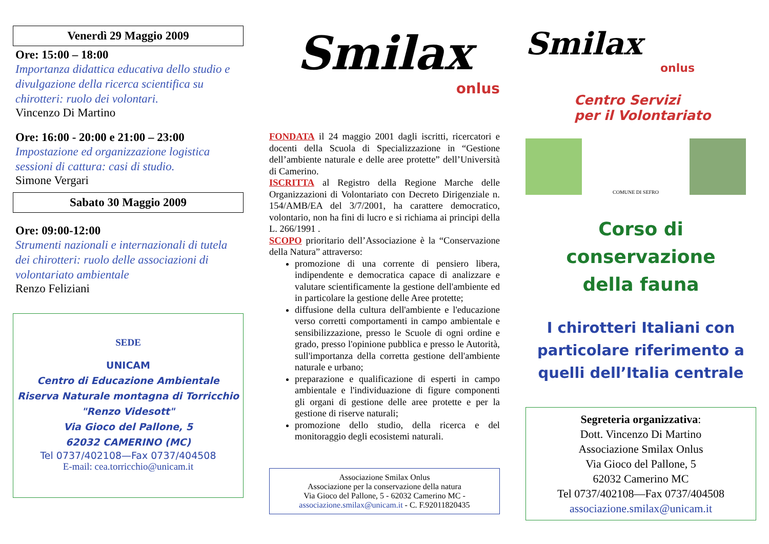Venerdì 29 Maggio 2009
Ore: 15:00 – 18:00
Importanza didattica educativa dello studio e divulgazione della ricerca scientifica su chirotteri: ruolo dei volontari.
Vincenzo Di Martino
Ore: 16:00 - 20:00 e 21:00 – 23:00
Impostazione ed organizzazione logistica sessioni di cattura: casi di studio.
Simone Vergari
Sabato 30 Maggio 2009
Ore: 09:00-12:00
Strumenti nazionali e internazionali di tutela dei chirotteri: ruolo delle associazioni di volontariato ambientale
Renzo Feliziani
SEDE
UNICAM
Centro di Educazione Ambientale
Riserva Naturale montagna di Torricchio
"Renzo Videsott"
Via Gioco del Pallone, 5
62032 CAMERINO (MC)
Tel 0737/402108—Fax 0737/404508
E-mail: cea.torricchio@unicam.it
Smilax
onlus
FONDATA il 24 maggio 2001 dagli iscritti, ricercatori e docenti della Scuola di Specializzazione in “Gestione dell’ambiente naturale e delle aree protette” dell’Università di Camerino.
ISCRITTA al Registro della Regione Marche delle Organizzazioni di Volontariato con Decreto Dirigenziale n. 154/AMB/EA del 3/7/2001, ha carattere democratico, volontario, non ha fini di lucro e si richiama ai principi della L. 266/1991 .
SCOPO prioritario dell’Associazione è la “Conservazione della Natura” attraverso:
promozione di una corrente di pensiero libera, indipendente e democratica capace di analizzare e valutare scientificamente la gestione dell'ambiente ed in particolare la gestione delle Aree protette;
diffusione della cultura dell'ambiente e l'educazione verso corretti comportamenti in campo ambientale e sensibilizzazione, presso le Scuole di ogni ordine e grado, presso l'opinione pubblica e presso le Autorità, sull'importanza della corretta gestione dell'ambiente naturale e urbano;
preparazione e qualificazione di esperti in campo ambientale e l'individuazione di figure componenti gli organi di gestione delle aree protette e per la gestione di riserve naturali;
promozione dello studio, della ricerca e del monitoraggio degli ecosistemi naturali.
Associazione Smilax Onlus
Associazione per la conservazione della natura
Via Gioco del Pallone, 5 - 62032 Camerino MC -
associazione.smilax@unicam.it - C. F.92011820435
Smilax
onlus
Centro Servizi
per il Volontariato
COMUNE DI SEFRO
Corso di conservazione
della fauna
I chirotteri Italiani con particolare riferimento a quelli dell’Italia centrale
Segreteria organizzativa:
Dott. Vincenzo Di Martino
Associazione Smilax Onlus
Via Gioco del Pallone, 5
62032 Camerino MC
Tel 0737/402108—Fax 0737/404508
associazione.smilax@unicam.it